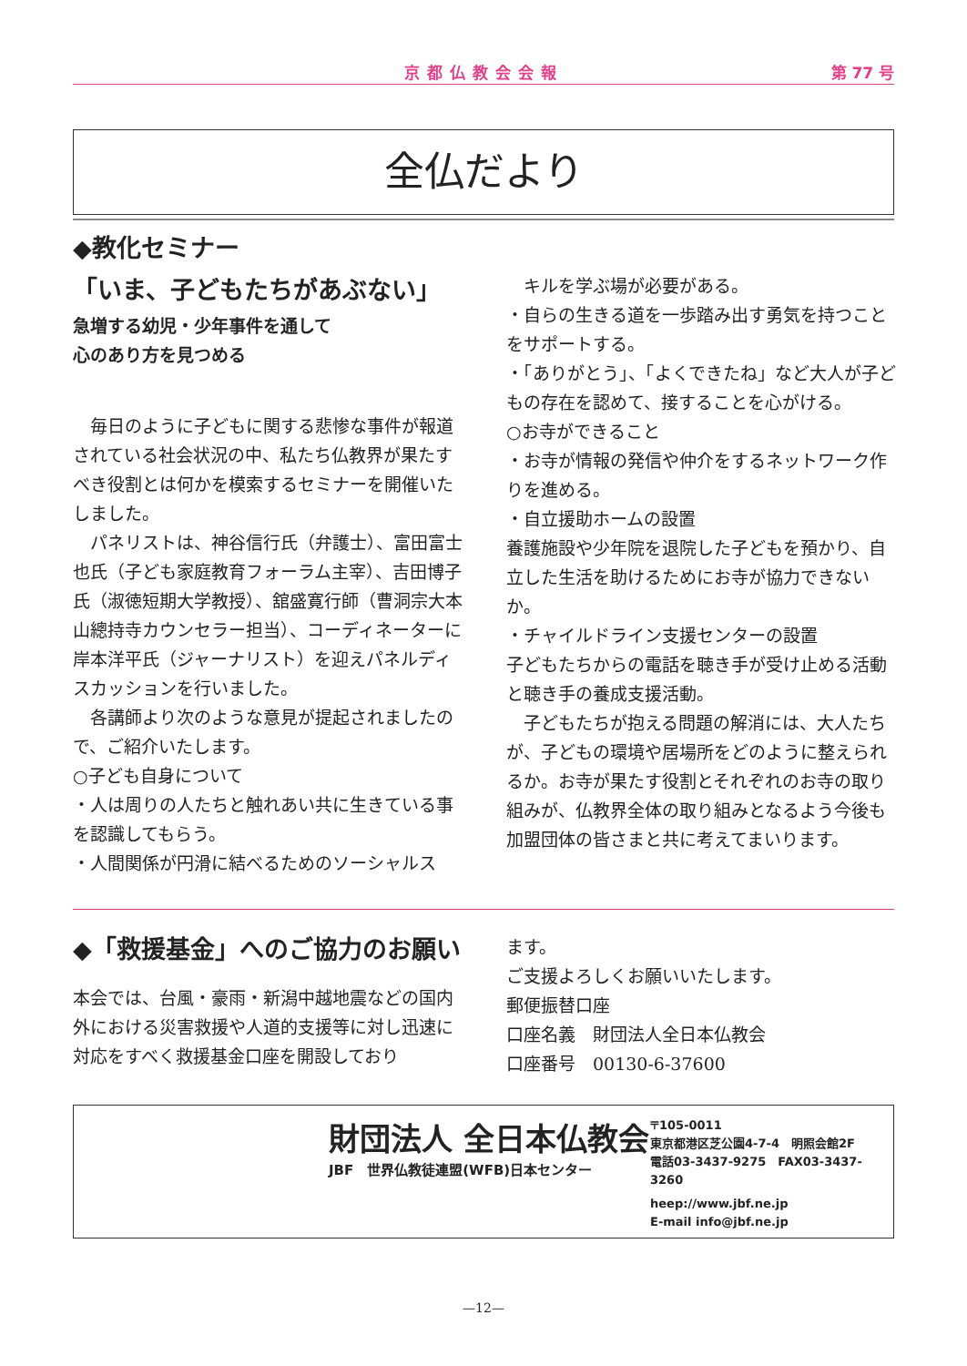京都仏教会会報 第 77 号
全仏だより
◆教化セミナー
「いま、子どもたちがあぶない」
急増する幼児・少年事件を通して
心のあり方を見つめる
　毎日のように子どもに関する悲惨な事件が報道されている社会状況の中、私たち仏教界が果たすべき役割とは何かを模索するセミナーを開催いたしました。
　パネリストは、神谷信行氏（弁護士）、富田富士也氏（子ども家庭教育フォーラム主宰）、吉田博子氏（淑徳短期大学教授）、舘盛寛行師（曹洞宗大本山總持寺カウンセラー担当）、コーディネーターに岸本洋平氏（ジャーナリスト）を迎えパネルディスカッションを行いました。
　各講師より次のような意見が提起されましたので、ご紹介いたします。
○子ども自身について
・人は周りの人たちと触れあい共に生きている事を認識してもらう。
・人間関係が円滑に結べるためのソーシャルス
　キルを学ぶ場が必要がある。
・自らの生きる道を一歩踏み出す勇気を持つことをサポートする。
・「ありがとう」、「よくできたね」など大人が子どもの存在を認めて、接することを心がける。
○お寺ができること
・お寺が情報の発信や仲介をするネットワーク作りを進める。
・自立援助ホームの設置
養護施設や少年院を退院した子どもを預かり、自立した生活を助けるためにお寺が協力できないか。
・チャイルドライン支援センターの設置
子どもたちからの電話を聴き手が受け止める活動と聴き手の養成支援活動。
　子どもたちが抱える問題の解消には、大人たちが、子どもの環境や居場所をどのように整えられるか。お寺が果たす役割とそれぞれのお寺の取り組みが、仏教界全体の取り組みとなるよう今後も加盟団体の皆さまと共に考えてまいります。
◆「救援基金」へのご協力のお願い
本会では、台風・豪雨・新潟中越地震などの国内外における災害救援や人道的支援等に対し迅速に対応をすべく救援基金口座を開設しており
ます。
ご支援よろしくお願いいたします。
郵便振替口座
口座名義　財団法人全日本仏教会
口座番号　00130-6-37600
財団法人 全日本仏教会
JBF　世界仏教徒連盟(WFB)日本センター
〒105-0011
東京都港区芝公園4-7-4　明照会館2F
電話03-3437-9275　FAX03-3437-3260
heep://www.jbf.ne.jp
E-mail info@jbf.ne.jp
—12—